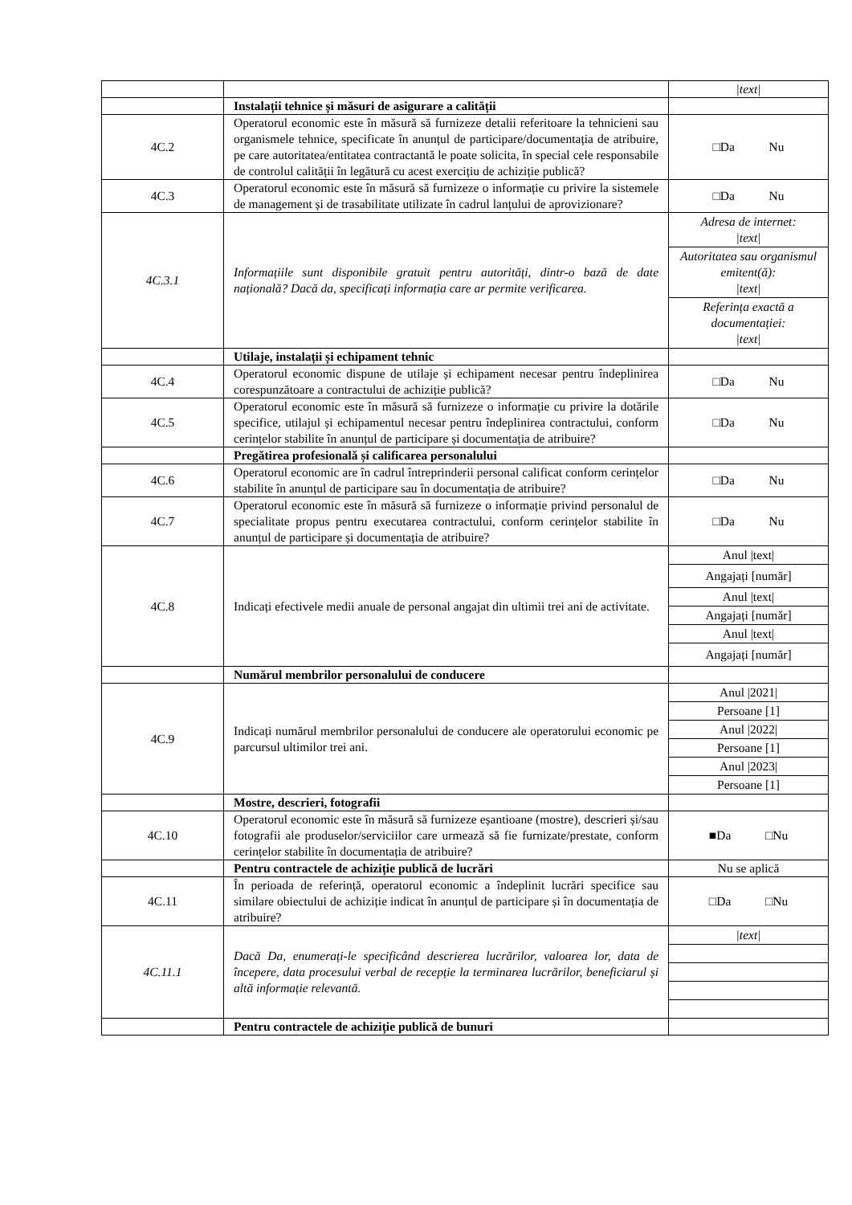| | | /text/ |
| | Instalații tehnice și măsuri de asigurare a calității | |
| 4C.2 | Operatorul economic este în măsură să furnizeze detalii referitoare la tehnicieni sau organismele tehnice, specificate în anunțul de participare/documentația de atribuire, pe care autoritatea/entitatea contractantă le poate solicita, în special cele responsabile de controlul calității în legătură cu acest exercițiu de achiziție publică? | □Da Nu |
| 4C.3 | Operatorul economic este în măsură să furnizeze o informație cu privire la sistemele de management și de trasabilitate utilizate în cadrul lanțului de aprovizionare? | □Da Nu |
| 4C.3.1 | Informațiile sunt disponibile gratuit pentru autorități, dintr-o bază de date națională? Dacă da, specificați informația care ar permite verificarea. | / Adresa de internet: /text/ / / Autoritatea sau organismul emitent(ă): /text/ / / Referința exactă a documentației: /text/ / |
| | Utilaje, instalații și echipament tehnic | |
| 4C.4 | Operatorul economic dispune de utilaje și echipament necesar pentru îndeplinirea corespunzătoare a contractului de achiziție publică? | □Da Nu |
| 4C.5 | Operatorul economic este în măsură să furnizeze o informație cu privire la dotările specifice, utilajul și echipamentul necesar pentru îndeplinirea contractului, conform cerințelor stabilite în anunțul de participare și documentația de atribuire? | □Da Nu |
| | Pregătirea profesională și calificarea personalului | |
| 4C.6 | Operatorul economic are în cadrul întreprinderii personal calificat conform cerințelor stabilite în anunțul de participare sau în documentația de atribuire? | □Da Nu |
| 4C.7 | Operatorul economic este în măsură să furnizeze o informație privind personalul de specialitate propus pentru executarea contractului, conform cerințelor stabilite în anunțul de participare și documentația de atribuire? | □Da Nu |
| 4C.8 | Indicați efectivele medii anuale de personal angajat din ultimii trei ani de activitate. | / Anul /text/ / / Angajați [număr] / / Anul /text/ / / Angajați [număr] / / Anul /text/ / / Angajați [număr] / |
| | Numărul membrilor personalului de conducere | |
| 4C.9 | Indicați numărul membrilor personalului de conducere ale operatorului economic pe parcursul ultimilor trei ani. | / Anul /2021/ / / Persoane [1] / / Anul /2022/ / / Persoane [1] / / Anul /2023/ / / Persoane [1] / |
| | Mostre, descrieri, fotografii | |
| 4C.10 | Operatorul economic este în măsură să furnizeze eșantioane (mostre), descrieri și/sau fotografii ale produselor/serviciilor care urmează să fie furnizate/prestate, conform cerințelor stabilite în documentația de atribuire? | ■Da □Nu |
| | Pentru contractele de achiziție publică de lucrări | Nu se aplică |
| 4C.11 | În perioada de referință, operatorul economic a îndeplinit lucrări specifice sau similare obiectului de achiziție indicat în anunțul de participare și în documentația de atribuire? | □Da □Nu |
| 4C.11.1 | Dacă Da, enumerați-le specificând descrierea lucrărilor, valoarea lor, data de începere, data procesului verbal de recepție la terminarea lucrărilor, beneficiarul și altă informație relevantă. | / /text/ / |
| | Pentru contractele de achiziție publică de bunuri | |